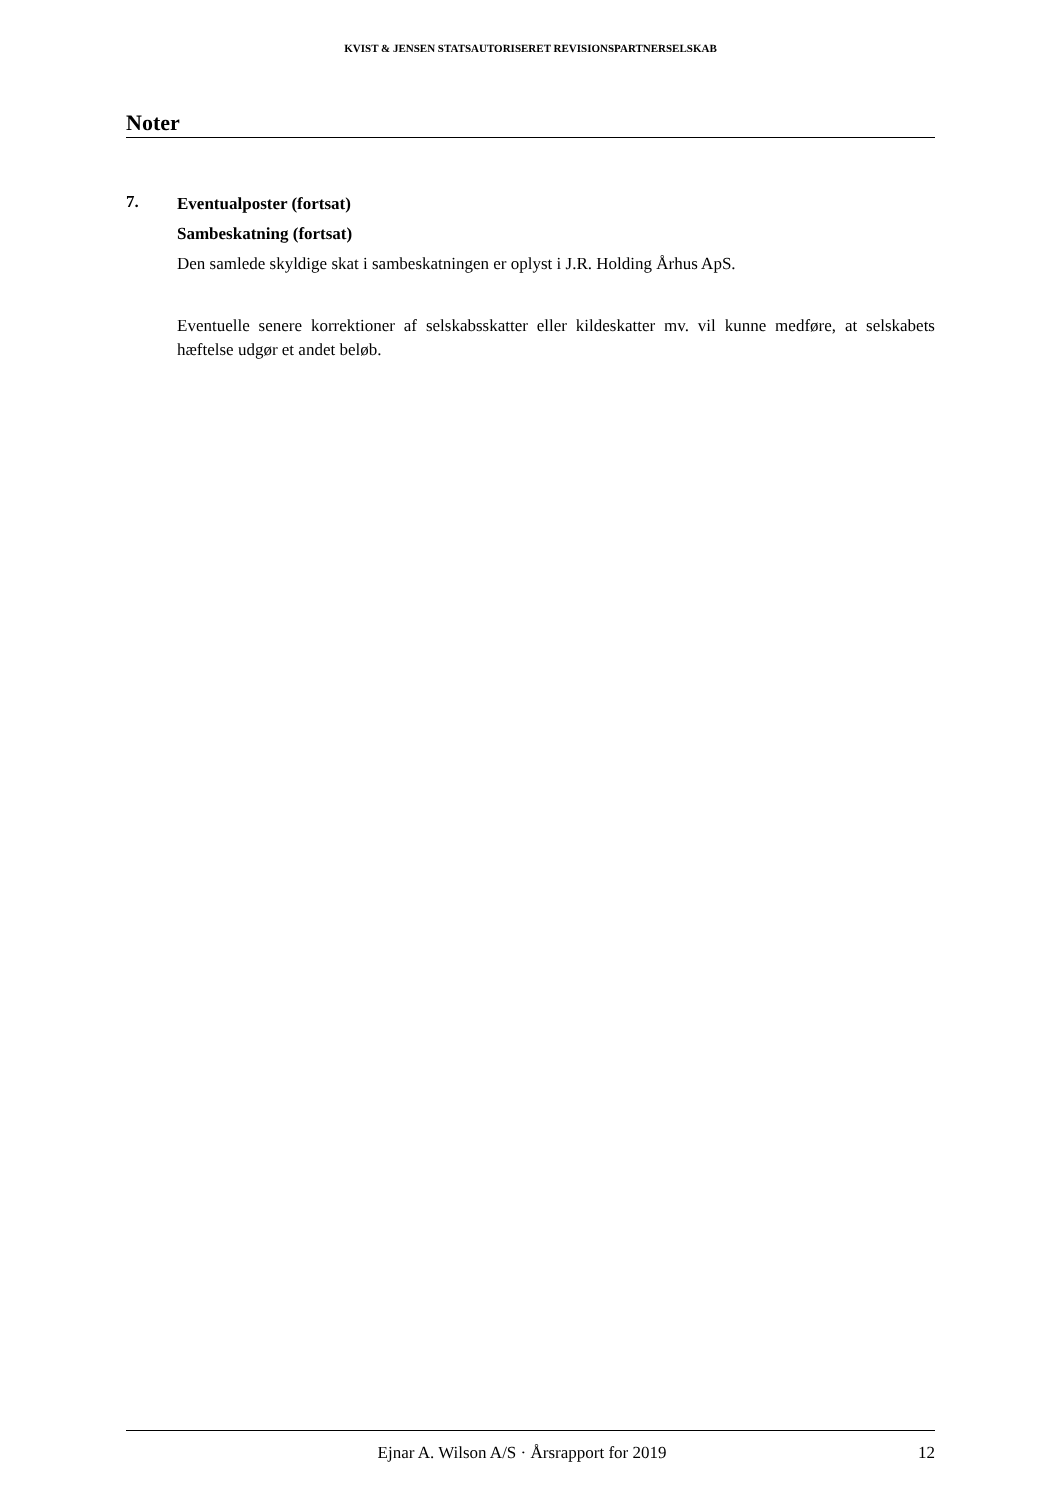KVIST & JENSEN STATSAUTORISERET REVISIONSPARTNERSELSKAB
Noter
7.
Eventualposter (fortsat)
Sambeskatning (fortsat)
Den samlede skyldige skat i sambeskatningen er oplyst i J.R. Holding Århus ApS.
Eventuelle senere korrektioner af selskabsskatter eller kildeskatter mv. vil kunne medføre, at selskabets hæftelse udgør et andet beløb.
Ejnar A. Wilson A/S · Årsrapport for 2019 12